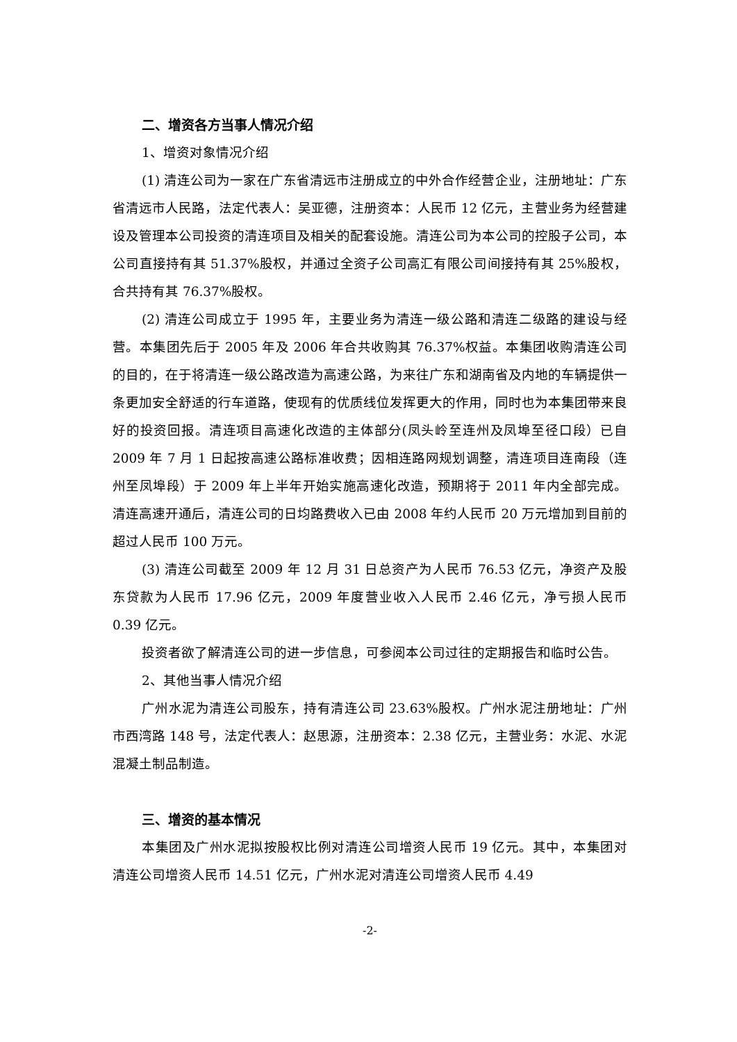二、增资各方当事人情况介绍
1、增资对象情况介绍
(1) 清连公司为一家在广东省清远市注册成立的中外合作经营企业，注册地址：广东省清远市人民路，法定代表人：吴亚德，注册资本：人民币 12 亿元，主营业务为经营建设及管理本公司投资的清连项目及相关的配套设施。清连公司为本公司的控股子公司，本公司直接持有其 51.37%股权，并通过全资子公司高汇有限公司间接持有其 25%股权，合共持有其 76.37%股权。
(2) 清连公司成立于 1995 年，主要业务为清连一级公路和清连二级路的建设与经营。本集团先后于 2005 年及 2006 年合共收购其 76.37%权益。本集团收购清连公司的目的，在于将清连一级公路改造为高速公路，为来往广东和湖南省及内地的车辆提供一条更加安全舒适的行车道路，使现有的优质线位发挥更大的作用，同时也为本集团带来良好的投资回报。清连项目高速化改造的主体部分(凤头岭至连州及凤埠至径口段）已自 2009 年 7 月 1 日起按高速公路标准收费；因相连路网规划调整，清连项目连南段（连州至凤埠段）于 2009 年上半年开始实施高速化改造，预期将于 2011 年内全部完成。清连高速开通后，清连公司的日均路费收入已由 2008 年约人民币 20 万元增加到目前的超过人民币 100 万元。
(3) 清连公司截至 2009 年 12 月 31 日总资产为人民币 76.53 亿元，净资产及股东贷款为人民币 17.96 亿元，2009 年度营业收入人民币 2.46 亿元，净亏损人民币 0.39 亿元。
投资者欲了解清连公司的进一步信息，可参阅本公司过往的定期报告和临时公告。
2、其他当事人情况介绍
广州水泥为清连公司股东，持有清连公司 23.63%股权。广州水泥注册地址：广州市西湾路 148 号，法定代表人：赵思源，注册资本：2.38 亿元，主营业务：水泥、水泥混凝土制品制造。
三、增资的基本情况
本集团及广州水泥拟按股权比例对清连公司增资人民币 19 亿元。其中，本集团对清连公司增资人民币 14.51 亿元，广州水泥对清连公司增资人民币 4.49
-2-